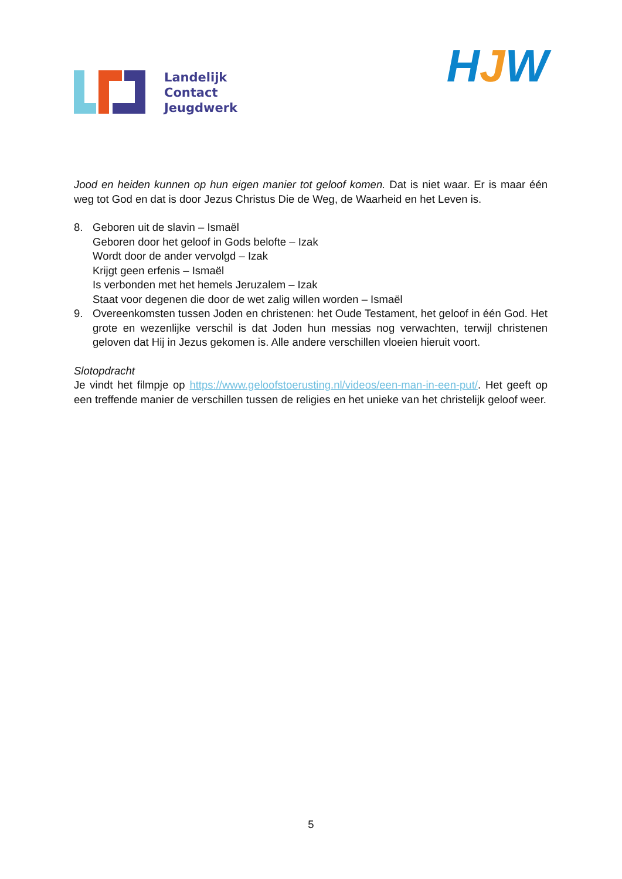Landelijk
Contact
Jeugdwerk
HJW
Jood en heiden kunnen op hun eigen manier tot geloof komen. Dat is niet waar. Er is maar één weg tot God en dat is door Jezus Christus Die de Weg, de Waarheid en het Leven is.
8. Geboren uit de slavin – Ismaël
Geboren door het geloof in Gods belofte – Izak
Wordt door de ander vervolgd – Izak
Krijgt geen erfenis – Ismaël
Is verbonden met het hemels Jeruzalem – Izak
Staat voor degenen die door de wet zalig willen worden – Ismaël
9. Overeenkomsten tussen Joden en christenen: het Oude Testament, het geloof in één God. Het grote en wezenlijke verschil is dat Joden hun messias nog verwachten, terwijl christenen geloven dat Hij in Jezus gekomen is. Alle andere verschillen vloeien hieruit voort.
Slotopdracht
Je vindt het filmpje op https://www.geloofstoerusting.nl/videos/een-man-in-een-put/. Het geeft op een treffende manier de verschillen tussen de religies en het unieke van het christelijk geloof weer.
5